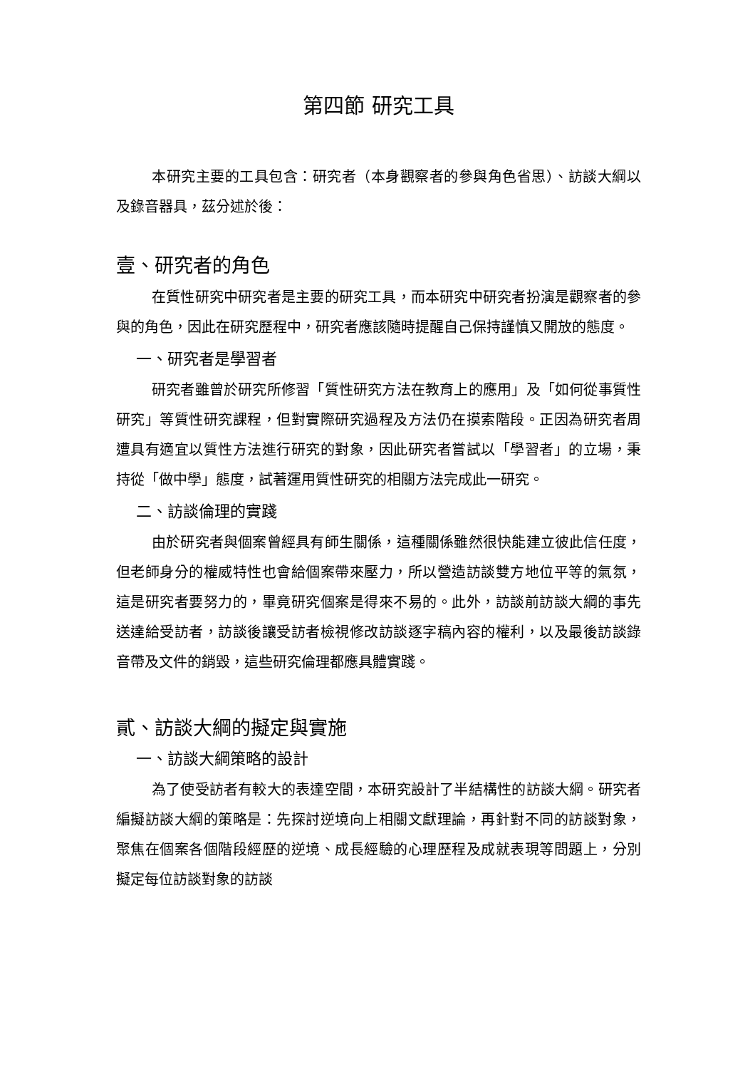第四節 研究工具
本研究主要的工具包含：研究者（本身觀察者的參與角色省思）、訪談大綱以及錄音器具，茲分述於後：
壹、研究者的角色
在質性研究中研究者是主要的研究工具，而本研究中研究者扮演是觀察者的參與的角色，因此在研究歷程中，研究者應該隨時提醒自己保持謹慎又開放的態度。
一、研究者是學習者
研究者雖曾於研究所修習「質性研究方法在教育上的應用」及「如何從事質性研究」等質性研究課程，但對實際研究過程及方法仍在摸索階段。正因為研究者周遭具有適宜以質性方法進行研究的對象，因此研究者嘗試以「學習者」的立場，秉持從「做中學」態度，試著運用質性研究的相關方法完成此一研究。
二、訪談倫理的實踐
由於研究者與個案曾經具有師生關係，這種關係雖然很快能建立彼此信任度，但老師身分的權威特性也會給個案帶來壓力，所以營造訪談雙方地位平等的氣氛，這是研究者要努力的，畢竟研究個案是得來不易的。此外，訪談前訪談大綱的事先送達給受訪者，訪談後讓受訪者檢視修改訪談逐字稿內容的權利，以及最後訪談錄音帶及文件的銷毀，這些研究倫理都應具體實踐。
貳、訪談大綱的擬定與實施
一、訪談大綱策略的設計
為了使受訪者有較大的表達空間，本研究設計了半結構性的訪談大綱。研究者編擬訪談大綱的策略是：先探討逆境向上相關文獻理論，再針對不同的訪談對象，聚焦在個案各個階段經歷的逆境、成長經驗的心理歷程及成就表現等問題上，分別擬定每位訪談對象的訪談